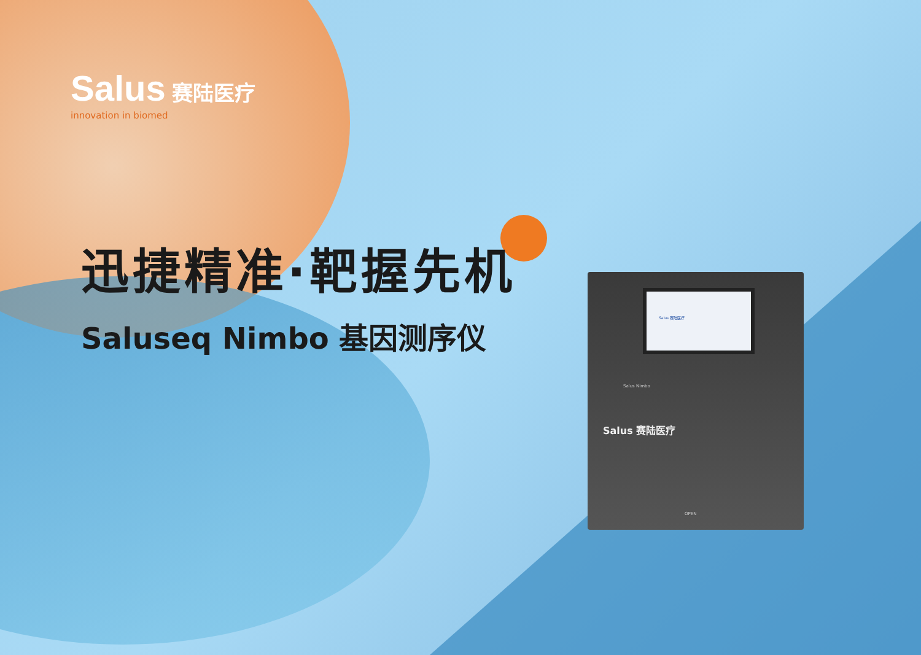Salus 赛陆医疗
innovation in biomed
迅捷精准·靶握先机
Saluseq Nimbo 基因测序仪
Salus 赛陆医疗
Salus Nimbo
Salus 赛陆医疗
OPEN